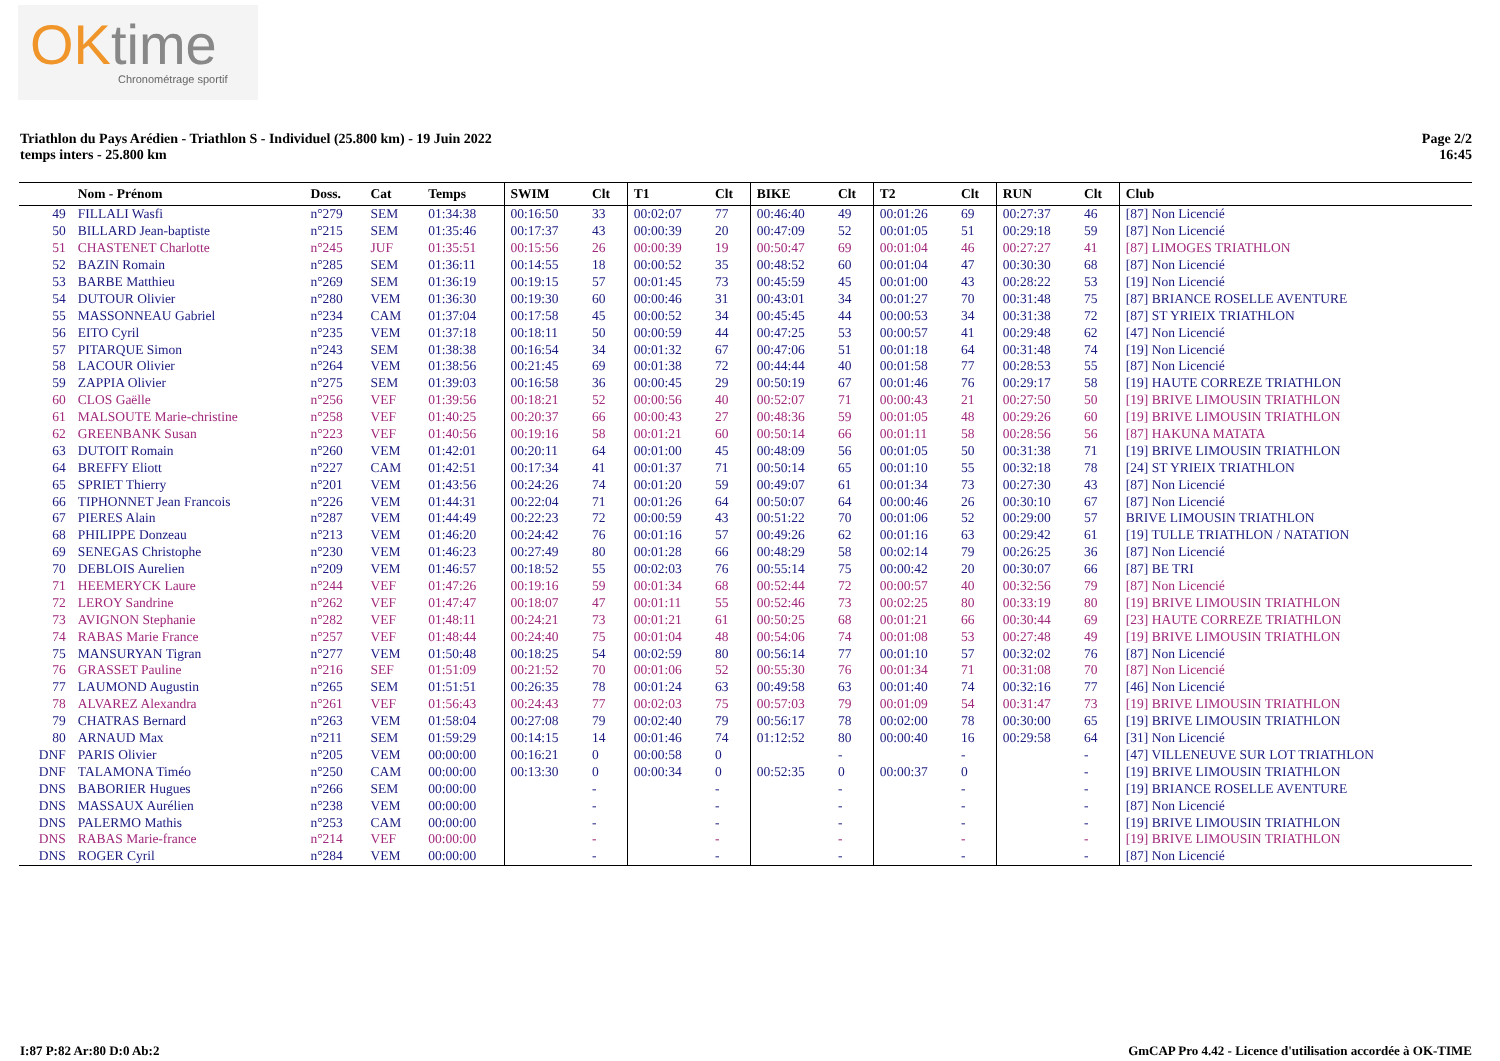OKtime
Chronométrage sportif
Triathlon du Pays Arédien - Triathlon S - Individuel (25.800 km) - 19 Juin 2022
temps inters - 25.800 km
Page 2/2
16:45
| | Nom - Prénom | Doss. | Cat | Temps | SWIM | Clt | T1 | Clt | BIKE | Clt | T2 | Clt | RUN | Clt | Club |
| --- | --- | --- | --- | --- | --- | --- | --- | --- | --- | --- | --- | --- | --- | --- | --- |
| 49 | FILLALI Wasfi | n°279 | SEM | 01:34:38 | 00:16:50 | 33 | 00:02:07 | 77 | 00:46:40 | 49 | 00:01:26 | 69 | 00:27:37 | 46 | [87] Non Licencié |
| 50 | BILLARD Jean-baptiste | n°215 | SEM | 01:35:46 | 00:17:37 | 43 | 00:00:39 | 20 | 00:47:09 | 52 | 00:01:05 | 51 | 00:29:18 | 59 | [87] Non Licencié |
| 51 | CHASTENET Charlotte | n°245 | JUF | 01:35:51 | 00:15:56 | 26 | 00:00:39 | 19 | 00:50:47 | 69 | 00:01:04 | 46 | 00:27:27 | 41 | [87] LIMOGES TRIATHLON |
| 52 | BAZIN Romain | n°285 | SEM | 01:36:11 | 00:14:55 | 18 | 00:00:52 | 35 | 00:48:52 | 60 | 00:01:04 | 47 | 00:30:30 | 68 | [87] Non Licencié |
| 53 | BARBE Matthieu | n°269 | SEM | 01:36:19 | 00:19:15 | 57 | 00:01:45 | 73 | 00:45:59 | 45 | 00:01:00 | 43 | 00:28:22 | 53 | [19] Non Licencié |
| 54 | DUTOUR Olivier | n°280 | VEM | 01:36:30 | 00:19:30 | 60 | 00:00:46 | 31 | 00:43:01 | 34 | 00:01:27 | 70 | 00:31:48 | 75 | [87] BRIANCE ROSELLE AVENTURE |
| 55 | MASSONNEAU Gabriel | n°234 | CAM | 01:37:04 | 00:17:58 | 45 | 00:00:52 | 34 | 00:45:45 | 44 | 00:00:53 | 34 | 00:31:38 | 72 | [87] ST YRIEIX TRIATHLON |
| 56 | EITO Cyril | n°235 | VEM | 01:37:18 | 00:18:11 | 50 | 00:00:59 | 44 | 00:47:25 | 53 | 00:00:57 | 41 | 00:29:48 | 62 | [47] Non Licencié |
| 57 | PITARQUE Simon | n°243 | SEM | 01:38:38 | 00:16:54 | 34 | 00:01:32 | 67 | 00:47:06 | 51 | 00:01:18 | 64 | 00:31:48 | 74 | [19] Non Licencié |
| 58 | LACOUR Olivier | n°264 | VEM | 01:38:56 | 00:21:45 | 69 | 00:01:38 | 72 | 00:44:44 | 40 | 00:01:58 | 77 | 00:28:53 | 55 | [87] Non Licencié |
| 59 | ZAPPIA Olivier | n°275 | SEM | 01:39:03 | 00:16:58 | 36 | 00:00:45 | 29 | 00:50:19 | 67 | 00:01:46 | 76 | 00:29:17 | 58 | [19] HAUTE CORREZE TRIATHLON |
| 60 | CLOS Gaëlle | n°256 | VEF | 01:39:56 | 00:18:21 | 52 | 00:00:56 | 40 | 00:52:07 | 71 | 00:00:43 | 21 | 00:27:50 | 50 | [19] BRIVE LIMOUSIN TRIATHLON |
| 61 | MALSOUTE Marie-christine | n°258 | VEF | 01:40:25 | 00:20:37 | 66 | 00:00:43 | 27 | 00:48:36 | 59 | 00:01:05 | 48 | 00:29:26 | 60 | [19] BRIVE LIMOUSIN TRIATHLON |
| 62 | GREENBANK Susan | n°223 | VEF | 01:40:56 | 00:19:16 | 58 | 00:01:21 | 60 | 00:50:14 | 66 | 00:01:11 | 58 | 00:28:56 | 56 | [87] HAKUNA MATATA |
| 63 | DUTOIT Romain | n°260 | VEM | 01:42:01 | 00:20:11 | 64 | 00:01:00 | 45 | 00:48:09 | 56 | 00:01:05 | 50 | 00:31:38 | 71 | [19] BRIVE LIMOUSIN TRIATHLON |
| 64 | BREFFY Eliott | n°227 | CAM | 01:42:51 | 00:17:34 | 41 | 00:01:37 | 71 | 00:50:14 | 65 | 00:01:10 | 55 | 00:32:18 | 78 | [24] ST YRIEIX TRIATHLON |
| 65 | SPRIET Thierry | n°201 | VEM | 01:43:56 | 00:24:26 | 74 | 00:01:20 | 59 | 00:49:07 | 61 | 00:01:34 | 73 | 00:27:30 | 43 | [87] Non Licencié |
| 66 | TIPHONNET Jean Francois | n°226 | VEM | 01:44:31 | 00:22:04 | 71 | 00:01:26 | 64 | 00:50:07 | 64 | 00:00:46 | 26 | 00:30:10 | 67 | [87] Non Licencié |
| 67 | PIERES Alain | n°287 | VEM | 01:44:49 | 00:22:23 | 72 | 00:00:59 | 43 | 00:51:22 | 70 | 00:01:06 | 52 | 00:29:00 | 57 | BRIVE LIMOUSIN TRIATHLON |
| 68 | PHILIPPE Donzeau | n°213 | VEM | 01:46:20 | 00:24:42 | 76 | 00:01:16 | 57 | 00:49:26 | 62 | 00:01:16 | 63 | 00:29:42 | 61 | [19] TULLE TRIATHLON / NATATION |
| 69 | SENEGAS Christophe | n°230 | VEM | 01:46:23 | 00:27:49 | 80 | 00:01:28 | 66 | 00:48:29 | 58 | 00:02:14 | 79 | 00:26:25 | 36 | [87] Non Licencié |
| 70 | DEBLOIS Aurelien | n°209 | VEM | 01:46:57 | 00:18:52 | 55 | 00:02:03 | 76 | 00:55:14 | 75 | 00:00:42 | 20 | 00:30:07 | 66 | [87] BE TRI |
| 71 | HEEMERYCK Laure | n°244 | VEF | 01:47:26 | 00:19:16 | 59 | 00:01:34 | 68 | 00:52:44 | 72 | 00:00:57 | 40 | 00:32:56 | 79 | [87] Non Licencié |
| 72 | LEROY Sandrine | n°262 | VEF | 01:47:47 | 00:18:07 | 47 | 00:01:11 | 55 | 00:52:46 | 73 | 00:02:25 | 80 | 00:33:19 | 80 | [19] BRIVE LIMOUSIN TRIATHLON |
| 73 | AVIGNON Stephanie | n°282 | VEF | 01:48:11 | 00:24:21 | 73 | 00:01:21 | 61 | 00:50:25 | 68 | 00:01:21 | 66 | 00:30:44 | 69 | [23] HAUTE CORREZE TRIATHLON |
| 74 | RABAS Marie France | n°257 | VEF | 01:48:44 | 00:24:40 | 75 | 00:01:04 | 48 | 00:54:06 | 74 | 00:01:08 | 53 | 00:27:48 | 49 | [19] BRIVE LIMOUSIN TRIATHLON |
| 75 | MANSURYAN Tigran | n°277 | VEM | 01:50:48 | 00:18:25 | 54 | 00:02:59 | 80 | 00:56:14 | 77 | 00:01:10 | 57 | 00:32:02 | 76 | [87] Non Licencié |
| 76 | GRASSET Pauline | n°216 | SEF | 01:51:09 | 00:21:52 | 70 | 00:01:06 | 52 | 00:55:30 | 76 | 00:01:34 | 71 | 00:31:08 | 70 | [87] Non Licencié |
| 77 | LAUMOND Augustin | n°265 | SEM | 01:51:51 | 00:26:35 | 78 | 00:01:24 | 63 | 00:49:58 | 63 | 00:01:40 | 74 | 00:32:16 | 77 | [46] Non Licencié |
| 78 | ALVAREZ Alexandra | n°261 | VEF | 01:56:43 | 00:24:43 | 77 | 00:02:03 | 75 | 00:57:03 | 79 | 00:01:09 | 54 | 00:31:47 | 73 | [19] BRIVE LIMOUSIN TRIATHLON |
| 79 | CHATRAS Bernard | n°263 | VEM | 01:58:04 | 00:27:08 | 79 | 00:02:40 | 79 | 00:56:17 | 78 | 00:02:00 | 78 | 00:30:00 | 65 | [19] BRIVE LIMOUSIN TRIATHLON |
| 80 | ARNAUD Max | n°211 | SEM | 01:59:29 | 00:14:15 | 14 | 00:01:46 | 74 | 01:12:52 | 80 | 00:00:40 | 16 | 00:29:58 | 64 | [31] Non Licencié |
| DNF | PARIS Olivier | n°205 | VEM | 00:00:00 | 00:16:21 | 0 | 00:00:58 | 0 | | - | | - | | - | [47] VILLENEUVE SUR LOT TRIATHLON |
| DNF | TALAMONA Timéo | n°250 | CAM | 00:00:00 | 00:13:30 | 0 | 00:00:34 | 0 | 00:52:35 | 0 | 00:00:37 | 0 | | - | [19] BRIVE LIMOUSIN TRIATHLON |
| DNS | BABORIER Hugues | n°266 | SEM | 00:00:00 | | - | | - | | - | | - | | - | [19] BRIANCE ROSELLE AVENTURE |
| DNS | MASSAUX Aurélien | n°238 | VEM | 00:00:00 | | - | | - | | - | | - | | - | [87] Non Licencié |
| DNS | PALERMO Mathis | n°253 | CAM | 00:00:00 | | - | | - | | - | | - | | - | [19] BRIVE LIMOUSIN TRIATHLON |
| DNS | RABAS Marie-france | n°214 | VEF | 00:00:00 | | - | | - | | - | | - | | - | [19] BRIVE LIMOUSIN TRIATHLON |
| DNS | ROGER Cyril | n°284 | VEM | 00:00:00 | | - | | - | | - | | - | | - | [87] Non Licencié |
I:87 P:82 Ar:80 D:0 Ab:2 GmCAP Pro 4.42 - Licence d'utilisation accordée à OK-TIME